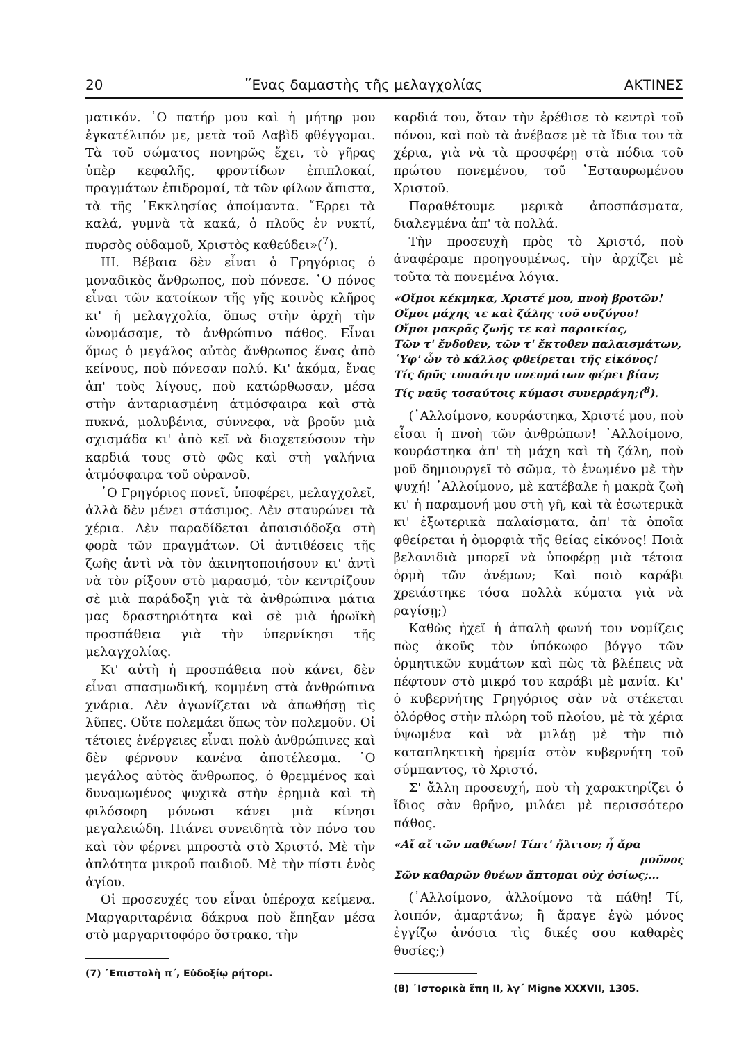20 ῞Ενας δαμαστὴς τῆς μελαγχολίας ΑΚΤΙΝΕΣ
ματικόν. ῾Ο πατήρ μου καὶ ἡ μήτηρ μου ἐγκατέλιπόν με, μετὰ τοῦ Δαβὶδ φθέγγομαι. Τὰ τοῦ σώματος πονηρῶς ἔχει, τὸ γῆρας ὑπὲρ κεφαλῆς, φροντίδων ἐπιπλοκαί, πραγμάτων ἐπιδρομαί, τὰ τῶν φίλων ἄπιστα, τὰ τῆς ᾿Εκκλησίας ἀποίμαντα. ῎Ερρει τὰ καλά, γυμνὰ τὰ κακά, ὁ πλοῦς ἐν νυκτί, πυρσὸς οὐδαμοῦ, Χριστὸς καθεύδει»(<sup>7</sup>).
ΙΙΙ. Βέβαια δὲν εἶναι ὁ Γρηγόριος ὁ μοναδικὸς ἄνθρωπος, ποὺ πόνεσε. ῾Ο πόνος εἶναι τῶν κατοίκων τῆς γῆς κοινὸς κλῆρος κι' ἡ μελαγχολία, ὅπως στὴν ἀρχὴ τὴν ὠνομάσαμε, τὸ ἀνθρώπινο πάθος. Εἶναι ὅμως ὁ μεγάλος αὐτὸς ἄνθρωπος ἕνας ἀπὸ κείνους, ποὺ πόνεσαν πολύ. Κι' ἀκόμα, ἕνας ἀπ' τοὺς λίγους, ποὺ κατώρθωσαν, μέσα στὴν ἀνταριασμένη ἀτμόσφαιρα καὶ στὰ πυκνά, μολυβένια, σύννεφα, νὰ βροῦν μιὰ σχισμάδα κι' ἀπὸ κεῖ νὰ διοχετεύσουν τὴν καρδιά τους στὸ φῶς καὶ στὴ γαλήνια ἀτμόσφαιρα τοῦ οὐρανοῦ.
῾Ο Γρηγόριος πονεῖ, ὑποφέρει, μελαγχολεῖ, ἀλλὰ δὲν μένει στάσιμος. Δὲν σταυρώνει τὰ χέρια. Δὲν παραδίδεται ἀπαισιόδοξα στὴ φορὰ τῶν πραγμάτων. Οἱ ἀντιθέσεις τῆς ζωῆς ἀντὶ νὰ τὸν ἀκινητοποιήσουν κι' ἀντὶ νὰ τὸν ρίξουν στὸ μαρασμό, τὸν κεντρίζουν σὲ μιὰ παράδοξη γιὰ τὰ ἀνθρώπινα μάτια μας δραστηριότητα καὶ σὲ μιὰ ἡρωϊκὴ προσπάθεια γιὰ τὴν ὑπερνίκησι τῆς μελαγχολίας.
Κι' αὐτὴ ἡ προσπάθεια ποὺ κάνει, δὲν εἶναι σπασμωδική, κομμένη στὰ ἀνθρώπινα χνάρια. Δὲν ἀγωνίζεται νὰ ἀπωθήσῃ τὶς λῦπες. Οὔτε πολεμάει ὅπως τὸν πολεμοῦν. Οἱ τέτοιες ἐνέργειες εἶναι πολὺ ἀνθρώπινες καὶ δὲν φέρνουν κανένα ἀποτέλεσμα. ῾Ο μεγάλος αὐτὸς ἄνθρωπος, ὁ θρεμμένος καὶ δυναμωμένος ψυχικὰ στὴν ἐρημιὰ καὶ τὴ φιλόσοφη μόνωσι κάνει μιὰ κίνησι μεγαλειώδη. Πιάνει συνειδητὰ τὸν πόνο του καὶ τὸν φέρνει μπροστὰ στὸ Χριστό. Μὲ τὴν ἁπλότητα μικροῦ παιδιοῦ. Μὲ τὴν πίστι ἑνὸς ἁγίου.
Οἱ προσευχές του εἶναι ὑπέροχα κείμενα. Μαργαριταρένια δάκρυα ποὺ ἔπηξαν μέσα στὸ μαργαριτοφόρο ὄστρακο, τὴν
(7) ᾿Επιστολὴ π΄, Εὐδοξίῳ ρήτορι.
καρδιά του, ὅταν τὴν ἐρέθισε τὸ κεντρὶ τοῦ πόνου, καὶ ποὺ τὰ ἀνέβασε μὲ τὰ ἴδια του τὰ χέρια, γιὰ νὰ τὰ προσφέρῃ στὰ πόδια τοῦ πρώτου πονεμένου, τοῦ ᾿Εσταυρωμένου Χριστοῦ.
Παραθέτουμε μερικὰ ἀποσπάσματα, διαλεγμένα ἀπ' τὰ πολλά.
Τὴν προσευχὴ πρὸς τὸ Χριστό, ποὺ ἀναφέραμε προηγουμένως, τὴν ἀρχίζει μὲ τοῦτα τὰ πονεμένα λόγια.
«Οἴμοι κέκμηκα, Χριστέ μου, πνοὴ βροτῶν!
Οἴμοι μάχης τε καὶ ζάλης τοῦ συζύγου!
Οἴμοι μακρᾶς ζωῆς τε καὶ παροικίας,
Τῶν τ' ἔνδοθεν, τῶν τ' ἔκτοθεν παλαισμάτων,
῾Υφ' ὧν τὸ κάλλος φθείρεται τῆς εἰκόνος!
Τίς δρῦς τοσαύτην πνευμάτων φέρει βίαν;
Τίς ναῦς τοσαύτοις κύμασι συνερράγη;(<sup>8</sup>).
(᾿Αλλοίμονο, κουράστηκα, Χριστέ μου, ποὺ εἶσαι ἡ πνοὴ τῶν ἀνθρώπων! ᾿Αλλοίμονο, κουράστηκα ἀπ' τὴ μάχη καὶ τὴ ζάλη, ποὺ μοῦ δημιουργεῖ τὸ σῶμα, τὸ ἑνωμένο μὲ τὴν ψυχή! ᾿Αλλοίμονο, μὲ κατέβαλε ἡ μακρὰ ζωὴ κι' ἡ παραμονή μου στὴ γῆ, καὶ τὰ ἐσωτερικὰ κι' ἐξωτερικὰ παλαίσματα, ἀπ' τὰ ὁποῖα φθείρεται ἡ ὀμορφιὰ τῆς θείας εἰκόνος! Ποιὰ βελανιδιὰ μπορεῖ νὰ ὑποφέρῃ μιὰ τέτοια ὁρμὴ τῶν ἀνέμων; Καὶ ποιὸ καράβι χρειάστηκε τόσα πολλὰ κύματα γιὰ νὰ ραγίσῃ;)
Καθὼς ἠχεῖ ἡ ἁπαλὴ φωνή του νομίζεις πὼς ἀκοῦς τὸν ὑπόκωφο βόγγο τῶν ὁρμητικῶν κυμάτων καὶ πὼς τὰ βλέπεις νὰ πέφτουν στὸ μικρό του καράβι μὲ μανία. Κι' ὁ κυβερνήτης Γρηγόριος σὰν νὰ στέκεται ὀλόρθος στὴν πλώρη τοῦ πλοίου, μὲ τὰ χέρια ὑψωμένα καὶ νὰ μιλάῃ μὲ τὴν πιὸ καταπληκτικὴ ἠρεμία στὸν κυβερνήτη τοῦ σύμπαντος, τὸ Χριστό.
Σ' ἄλλη προσευχή, ποὺ τὴ χαρακτηρίζει ὁ ἴδιος σὰν θρῆνο, μιλάει μὲ περισσότερο πάθος.
«Αἴ αἴ τῶν παθέων! Τίπτ' ἤλιτον; ἦ ἄρα
μοῦνος
Σῶν καθαρῶν θυέων ἅπτομαι οὐχ ὁσίως;...
(᾿Αλλοίμονο, ἀλλοίμονο τὰ πάθη! Τί, λοιπόν, ἁμαρτάνω; ἢ ἄραγε ἐγὼ μόνος ἐγγίζω ἀνόσια τὶς δικές σου καθαρὲς θυσίες;)
(8) ᾿Ιστορικὰ ἔπη ΙΙ, λγ΄ Migne XXXVII, 1305.